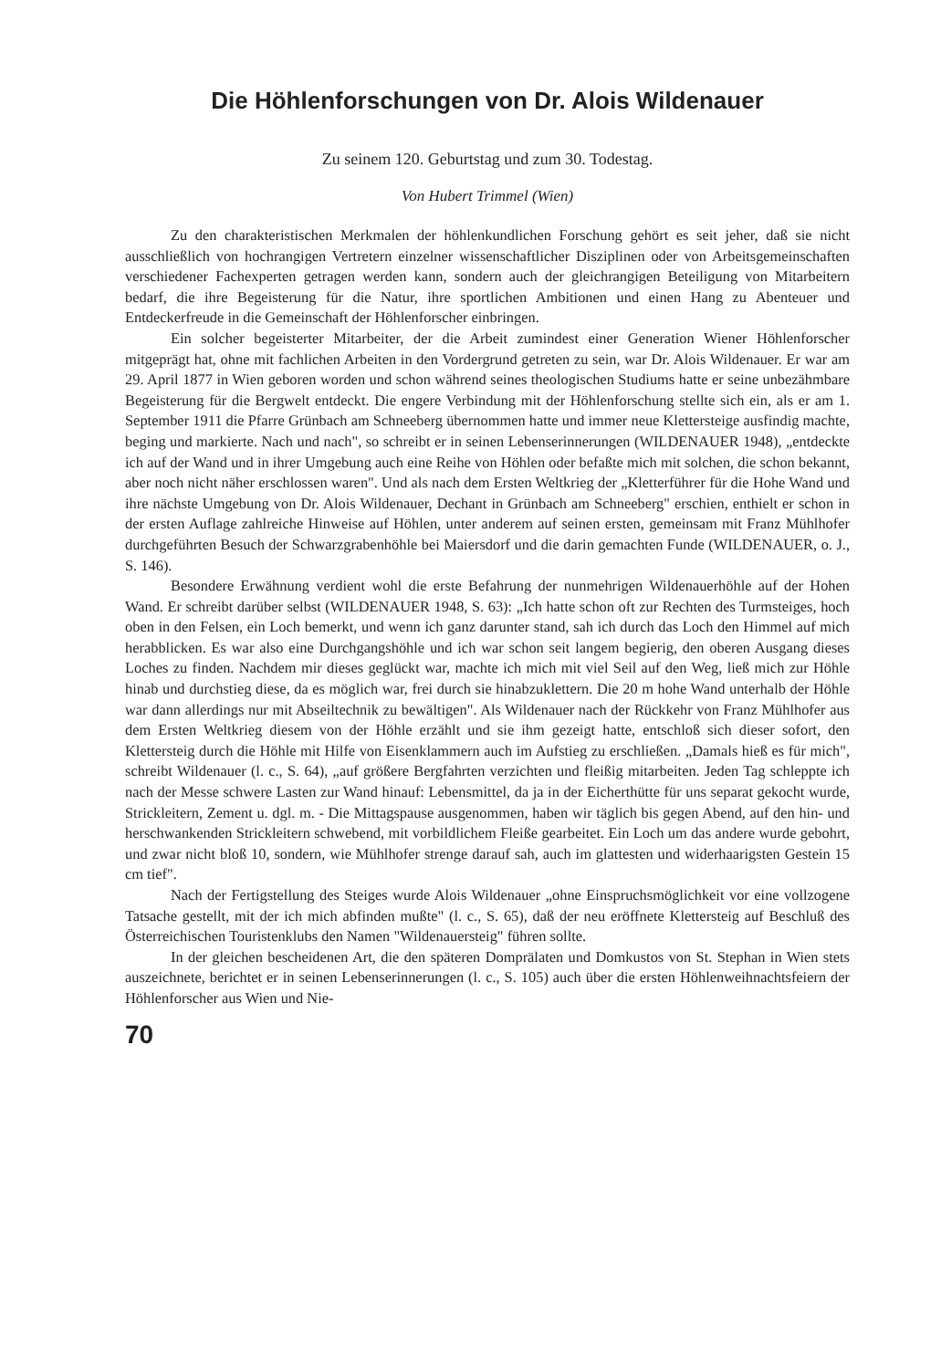Die Höhlenforschungen von Dr. Alois Wildenauer
Zu seinem 120. Geburtstag und zum 30. Todestag.
Von Hubert Trimmel (Wien)
Zu den charakteristischen Merkmalen der höhlenkundlichen Forschung gehört es seit jeher, daß sie nicht ausschließlich von hochrangigen Vertretern einzelner wissenschaftlicher Disziplinen oder von Arbeitsgemeinschaften verschiedener Fachexperten getragen werden kann, sondern auch der gleichrangigen Beteiligung von Mitarbeitern bedarf, die ihre Begeisterung für die Natur, ihre sportlichen Ambitionen und einen Hang zu Abenteuer und Entdeckerfreude in die Gemeinschaft der Höhlenforscher einbringen.
Ein solcher begeisterter Mitarbeiter, der die Arbeit zumindest einer Generation Wiener Höhlenforscher mitgeprägt hat, ohne mit fachlichen Arbeiten in den Vordergrund getreten zu sein, war Dr. Alois Wildenauer. Er war am 29. April 1877 in Wien geboren worden und schon während seines theologischen Studiums hatte er seine unbezähmbare Begeisterung für die Bergwelt entdeckt. Die engere Verbindung mit der Höhlenforschung stellte sich ein, als er am 1. September 1911 die Pfarre Grünbach am Schneeberg übernommen hatte und immer neue Klettersteige ausfindig machte, beging und markierte. Nach und nach", so schreibt er in seinen Lebenserinnerungen (WILDENAUER 1948), „entdeckte ich auf der Wand und in ihrer Umgebung auch eine Reihe von Höhlen oder befaßte mich mit solchen, die schon bekannt, aber noch nicht näher erschlossen waren". Und als nach dem Ersten Weltkrieg der „Kletterführer für die Hohe Wand und ihre nächste Umgebung von Dr. Alois Wildenauer, Dechant in Grünbach am Schneeberg" erschien, enthielt er schon in der ersten Auflage zahlreiche Hinweise auf Höhlen, unter anderem auf seinen ersten, gemeinsam mit Franz Mühlhofer durchgeführten Besuch der Schwarzgrabenhöhle bei Maiersdorf und die darin gemachten Funde (WILDENAUER, o. J., S. 146).
Besondere Erwähnung verdient wohl die erste Befahrung der nunmehrigen Wildenauerhöhle auf der Hohen Wand. Er schreibt darüber selbst (WILDENAUER 1948, S. 63): „Ich hatte schon oft zur Rechten des Turmsteiges, hoch oben in den Felsen, ein Loch bemerkt, und wenn ich ganz darunter stand, sah ich durch das Loch den Himmel auf mich herabblicken. Es war also eine Durchgangshöhle und ich war schon seit langem begierig, den oberen Ausgang dieses Loches zu finden. Nachdem mir dieses geglückt war, machte ich mich mit viel Seil auf den Weg, ließ mich zur Höhle hinab und durchstieg diese, da es möglich war, frei durch sie hinabzuklettern. Die 20 m hohe Wand unterhalb der Höhle war dann allerdings nur mit Abseiltechnik zu bewältigen". Als Wildenauer nach der Rückkehr von Franz Mühlhofer aus dem Ersten Weltkrieg diesem von der Höhle erzählt und sie ihm gezeigt hatte, entschloß sich dieser sofort, den Klettersteig durch die Höhle mit Hilfe von Eisenklammern auch im Aufstieg zu erschließen. „Damals hieß es für mich", schreibt Wildenauer (l. c., S. 64), „auf größere Bergfahrten verzichten und fleißig mitarbeiten. Jeden Tag schleppte ich nach der Messe schwere Lasten zur Wand hinauf: Lebensmittel, da ja in der Eicherthütte für uns separat gekocht wurde, Strickleitern, Zement u. dgl. m. - Die Mittagspause ausgenommen, haben wir täglich bis gegen Abend, auf den hin- und herschwankenden Strickleitern schwebend, mit vorbildlichem Fleiße gearbeitet. Ein Loch um das andere wurde gebohrt, und zwar nicht bloß 10, sondern, wie Mühlhofer strenge darauf sah, auch im glattesten und widerhaarigsten Gestein 15 cm tief".
Nach der Fertigstellung des Steiges wurde Alois Wildenauer „ohne Einspruchsmöglichkeit vor eine vollzogene Tatsache gestellt, mit der ich mich abfinden mußte" (l. c., S. 65), daß der neu eröffnete Klettersteig auf Beschluß des Österreichischen Touristenklubs den Namen "Wildenauersteig" führen sollte.
In der gleichen bescheidenen Art, die den späteren Domprälaten und Domkustos von St. Stephan in Wien stets auszeichnete, berichtet er in seinen Lebenserinnerungen (l. c., S. 105) auch über die ersten Höhlenweihnachtsfeiern der Höhlenforscher aus Wien und Nie-
70